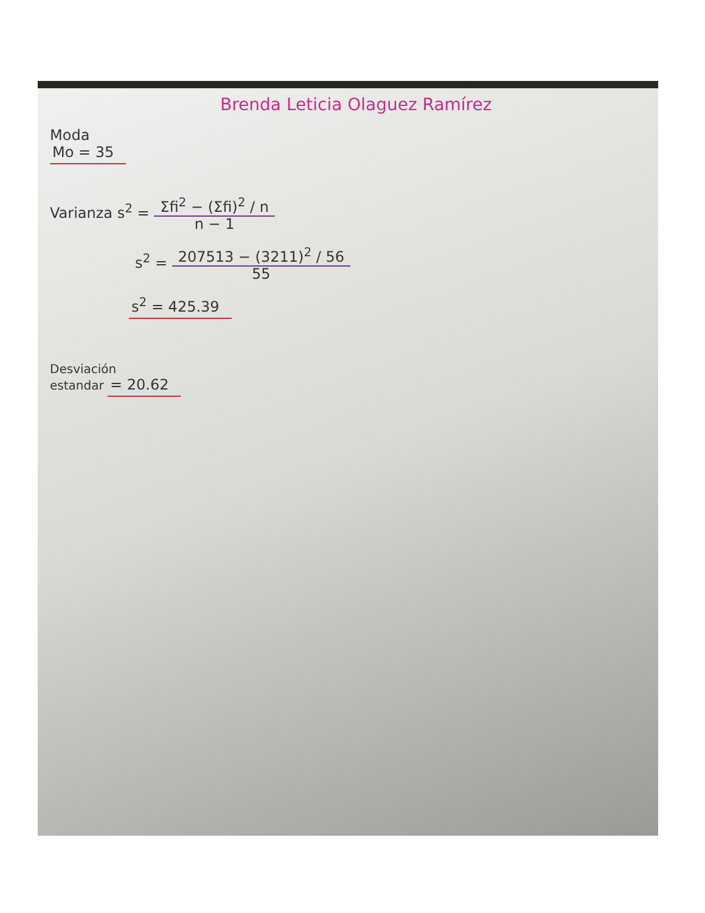Brenda Leticia Olaguez Ramírez
Moda
Mo = 35
Varianza s<sup>2</sup> = Σfi<sup>2</sup> − (Σfi)<sup>2</sup> / n
n − 1
s<sup>2</sup> = 207513 − (3211)<sup>2</sup> / 56
55
s<sup>2</sup> = 425.39
Desviación
estandar = 20.62